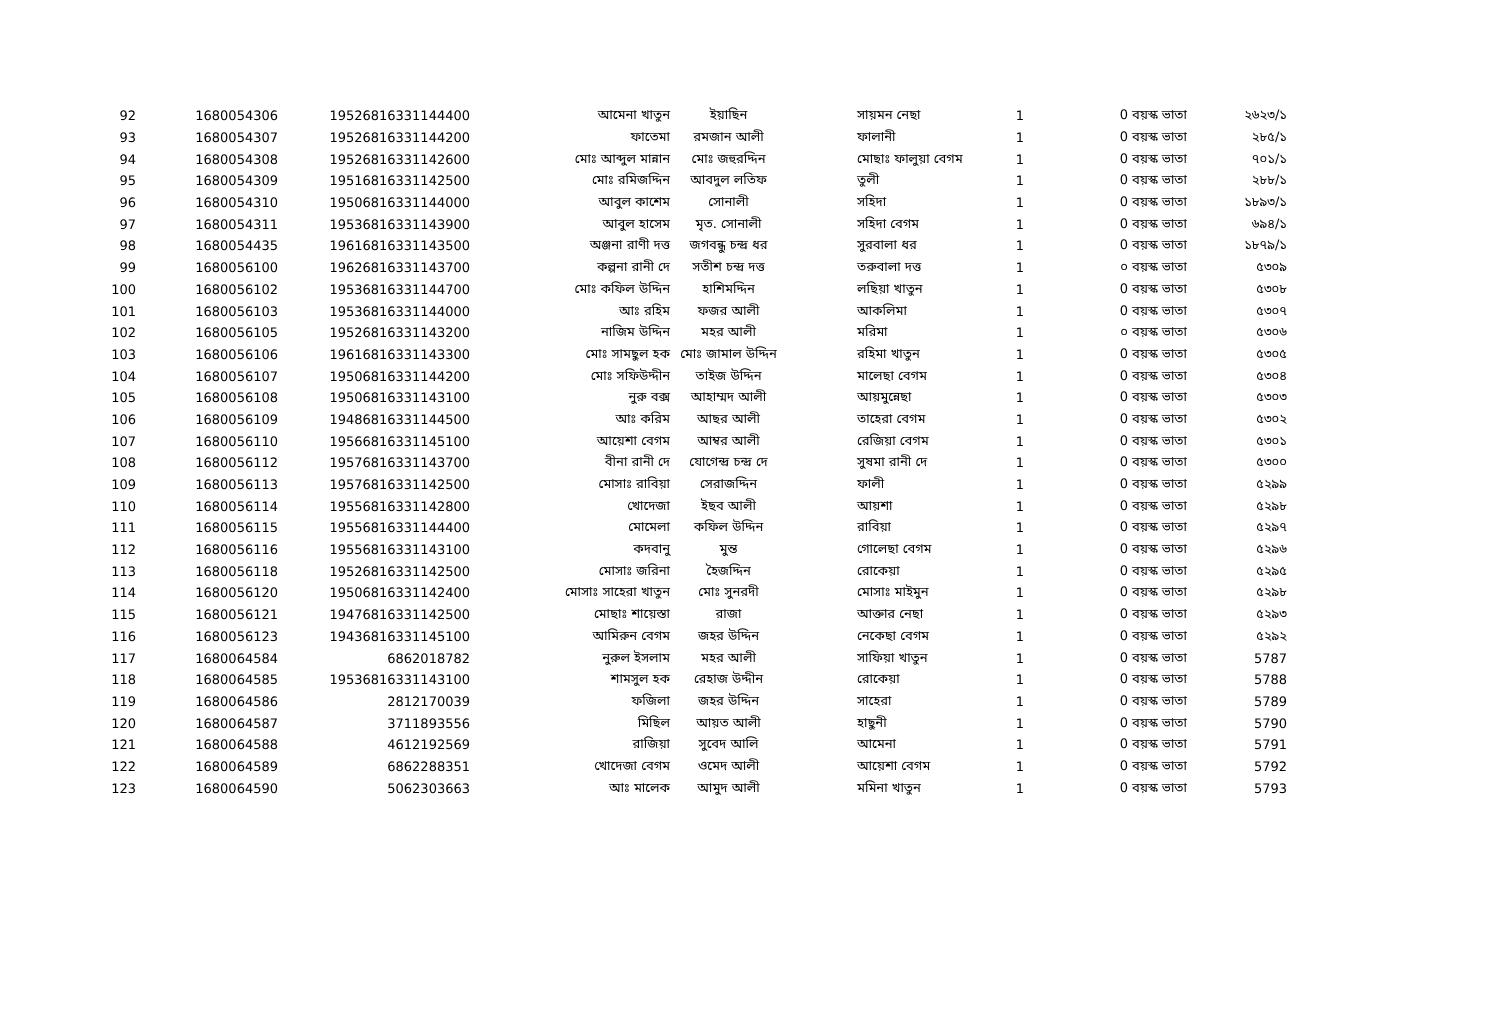| 92 | 1680054306 | 19526816331144400 | আমেনা খাতুন | ইয়াছিন | সায়মন নেছা | 1 | 0 বয়স্ক ভাতা | ২৬২৩/১ |
| 93 | 1680054307 | 19526816331144200 | ফাতেমা | রমজান আলী | ফালানী | 1 | 0 বয়স্ক ভাতা | ২৮৫/১ |
| 94 | 1680054308 | 19526816331142600 | মোঃ আব্দুল মান্নান | মোঃ জহুরদ্দিন | মোছাঃ ফালুয়া বেগম | 1 | 0 বয়স্ক ভাতা | ৭০১/১ |
| 95 | 1680054309 | 19516816331142500 | মোঃ রমিজদ্দিন | আবদুল লতিফ | তুলী | 1 | 0 বয়স্ক ভাতা | ২৮৮/১ |
| 96 | 1680054310 | 19506816331144000 | আবুল কাশেম | সোনালী | সহিদা | 1 | 0 বয়স্ক ভাতা | ১৮৯৩/১ |
| 97 | 1680054311 | 19536816331143900 | আবুল হাসেম | মৃত. সোনালী | সহিদা বেগম | 1 | 0 বয়স্ক ভাতা | ৬৯৪/১ |
| 98 | 1680054435 | 19616816331143500 | অঞ্জনা রাণী দত্ত | জগবন্ধু চন্দ্র ধর | সুরবালা ধর | 1 | 0 বয়স্ক ভাতা | ১৮৭৯/১ |
| 99 | 1680056100 | 19626816331143700 | কল্পনা রানী দে | সতীশ চন্দ্র দত্ত | তরুবালা দত্ত | 1 | ০ বয়স্ক ভাতা | ৫৩০৯ |
| 100 | 1680056102 | 19536816331144700 | মোঃ কফিল উদ্দিন | হাশিমদ্দিন | লছিয়া খাতুন | 1 | 0 বয়স্ক ভাতা | ৫৩০৮ |
| 101 | 1680056103 | 19536816331144000 | আঃ রহিম | ফজর আলী | আকলিমা | 1 | 0 বয়স্ক ভাতা | ৫৩০৭ |
| 102 | 1680056105 | 19526816331143200 | নাজিম উদ্দিন | মহর আলী | মরিমা | 1 | ০ বয়স্ক ভাতা | ৫৩০৬ |
| 103 | 1680056106 | 19616816331143300 | মোঃ সামছুল হক | মোঃ জামাল উদ্দিন | রহিমা খাতুন | 1 | 0 বয়স্ক ভাতা | ৫৩০৫ |
| 104 | 1680056107 | 19506816331144200 | মোঃ সফিউদ্দীন | তাইজ উদ্দিন | মালেছা বেগম | 1 | 0 বয়স্ক ভাতা | ৫৩০৪ |
| 105 | 1680056108 | 19506816331143100 | নুরু বক্স | আহাম্মদ আলী | আয়মুন্নেছা | 1 | 0 বয়স্ক ভাতা | ৫৩০৩ |
| 106 | 1680056109 | 19486816331144500 | আঃ করিম | আছর আলী | তাহেরা বেগম | 1 | 0 বয়স্ক ভাতা | ৫৩০২ |
| 107 | 1680056110 | 19566816331145100 | আয়েশা বেগম | আম্বর আলী | রেজিয়া বেগম | 1 | 0 বয়স্ক ভাতা | ৫৩০১ |
| 108 | 1680056112 | 19576816331143700 | বীনা রানী দে | যোগেন্দ্র চন্দ্র দে | সুষমা রানী দে | 1 | 0 বয়স্ক ভাতা | ৫৩০০ |
| 109 | 1680056113 | 19576816331142500 | মোসাঃ রাবিয়া | সেরাজদ্দিন | ফালী | 1 | 0 বয়স্ক ভাতা | ৫২৯৯ |
| 110 | 1680056114 | 19556816331142800 | খোদেজা | ইছব আলী | আয়শা | 1 | 0 বয়স্ক ভাতা | ৫২৯৮ |
| 111 | 1680056115 | 19556816331144400 | মোমেলা | কফিল উদ্দিন | রাবিয়া | 1 | 0 বয়স্ক ভাতা | ৫২৯৭ |
| 112 | 1680056116 | 19556816331143100 | কদবানু | মুন্ত | গোলেছা বেগম | 1 | 0 বয়স্ক ভাতা | ৫২৯৬ |
| 113 | 1680056118 | 19526816331142500 | মোসাঃ জরিনা | হৈজদ্দিন | রোকেয়া | 1 | 0 বয়স্ক ভাতা | ৫২৯৫ |
| 114 | 1680056120 | 19506816331142400 | মোসাঃ সাহেরা খাতুন | মোঃ সুনরদী | মোসাঃ মাইমুন | 1 | 0 বয়স্ক ভাতা | ৫২৯৮ |
| 115 | 1680056121 | 19476816331142500 | মোছাঃ শায়েস্তা | রাজা | আক্তার নেছা | 1 | 0 বয়স্ক ভাতা | ৫২৯৩ |
| 116 | 1680056123 | 19436816331145100 | আমিরুন বেগম | জহর উদ্দিন | নেকেছা বেগম | 1 | 0 বয়স্ক ভাতা | ৫২৯২ |
| 117 | 1680064584 | 6862018782 | নুরুল ইসলাম | মহর আলী | সাফিয়া খাতুন | 1 | 0 বয়স্ক ভাতা | 5787 |
| 118 | 1680064585 | 19536816331143100 | শামসুল হক | রেহাজ উদ্দীন | রোকেয়া | 1 | 0 বয়স্ক ভাতা | 5788 |
| 119 | 1680064586 | 2812170039 | ফজিলা | জহর উদ্দিন | সাহেরা | 1 | 0 বয়স্ক ভাতা | 5789 |
| 120 | 1680064587 | 3711893556 | মিছিল | আয়ত আলী | হাছুনী | 1 | 0 বয়স্ক ভাতা | 5790 |
| 121 | 1680064588 | 4612192569 | রাজিয়া | সুবেদ আলি | আমেনা | 1 | 0 বয়স্ক ভাতা | 5791 |
| 122 | 1680064589 | 6862288351 | খোদেজা বেগম | ওমেদ আলী | আয়েশা বেগম | 1 | 0 বয়স্ক ভাতা | 5792 |
| 123 | 1680064590 | 5062303663 | আঃ মালেক | আমুদ আলী | মমিনা খাতুন | 1 | 0 বয়স্ক ভাতা | 5793 |